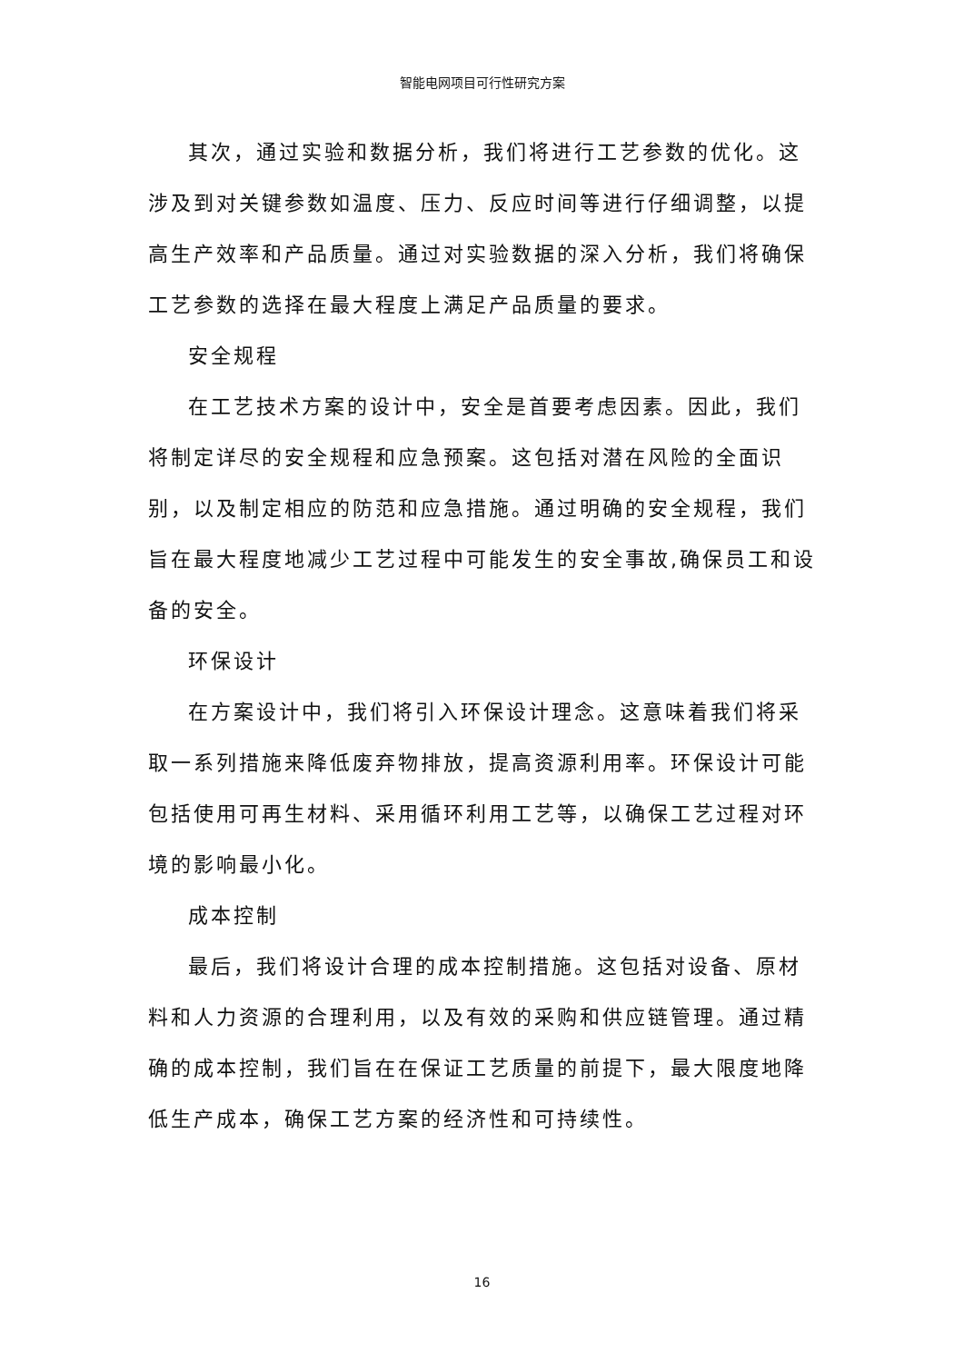智能电网项目可行性研究方案
其次，通过实验和数据分析，我们将进行工艺参数的优化。这涉及到对关键参数如温度、压力、反应时间等进行仔细调整，以提高生产效率和产品质量。通过对实验数据的深入分析，我们将确保工艺参数的选择在最大程度上满足产品质量的要求。
安全规程
在工艺技术方案的设计中，安全是首要考虑因素。因此，我们将制定详尽的安全规程和应急预案。这包括对潜在风险的全面识别，以及制定相应的防范和应急措施。通过明确的安全规程，我们旨在最大程度地减少工艺过程中可能发生的安全事故,确保员工和设备的安全。
环保设计
在方案设计中，我们将引入环保设计理念。这意味着我们将采取一系列措施来降低废弃物排放，提高资源利用率。环保设计可能包括使用可再生材料、采用循环利用工艺等，以确保工艺过程对环境的影响最小化。
成本控制
最后，我们将设计合理的成本控制措施。这包括对设备、原材料和人力资源的合理利用，以及有效的采购和供应链管理。通过精确的成本控制，我们旨在在保证工艺质量的前提下，最大限度地降低生产成本，确保工艺方案的经济性和可持续性。
16